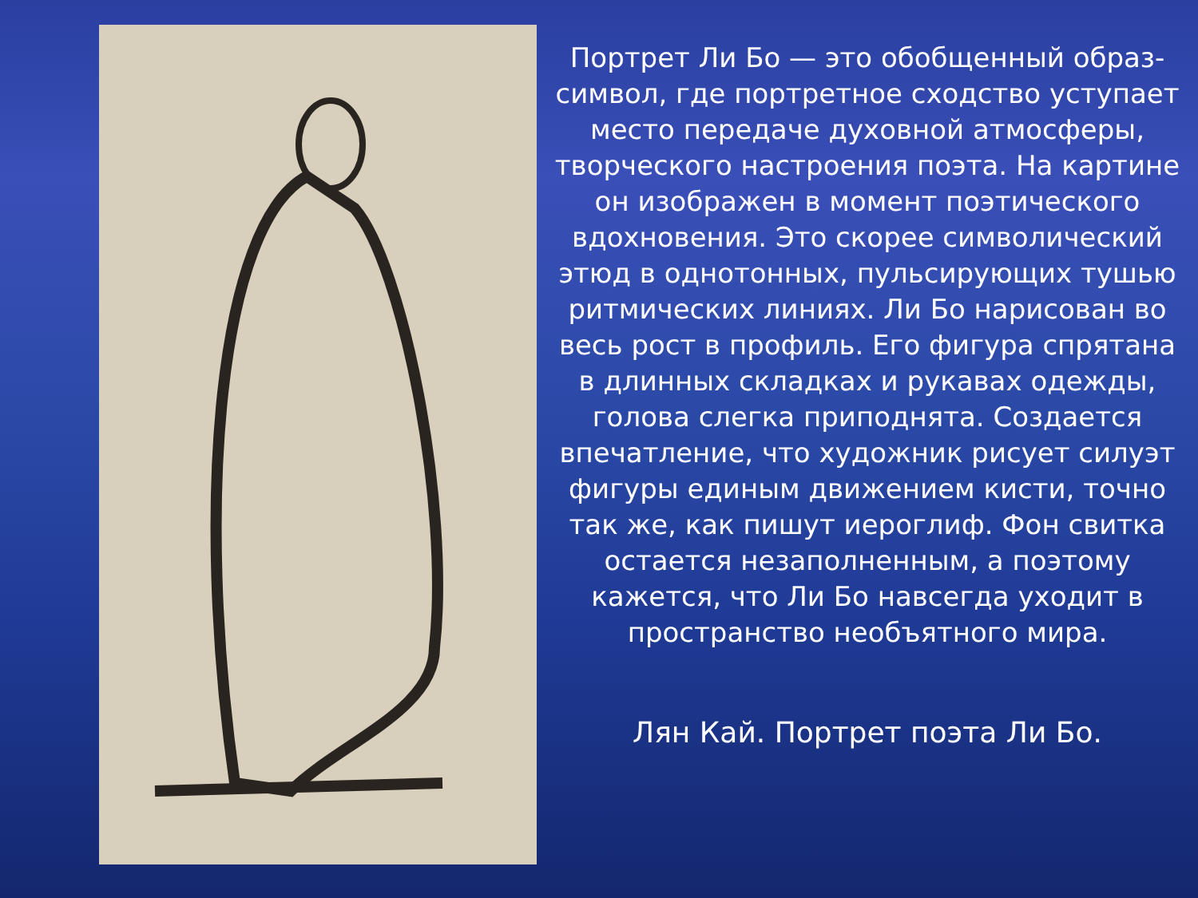Портрет Ли Бо — это обобщенный образ-символ, где портретное сходство уступает место передаче духовной атмосферы, творческого настроения поэта. На картине он изображен в момент поэтического вдохновения. Это скорее символический этюд в однотонных, пульсирующих тушью ритмических линиях. Ли Бо нарисован во весь рост в профиль. Его фигура спрятана в длинных складках и рукавах одежды, голова слегка приподнята. Создается впечатление, что художник рисует силуэт фигуры единым движением кисти, точно так же, как пишут иероглиф. Фон свитка остается незаполненным, а поэтому кажется, что Ли Бо навсегда уходит в пространство необъятного мира.
Лян Кай. Портрет поэта Ли Бо.